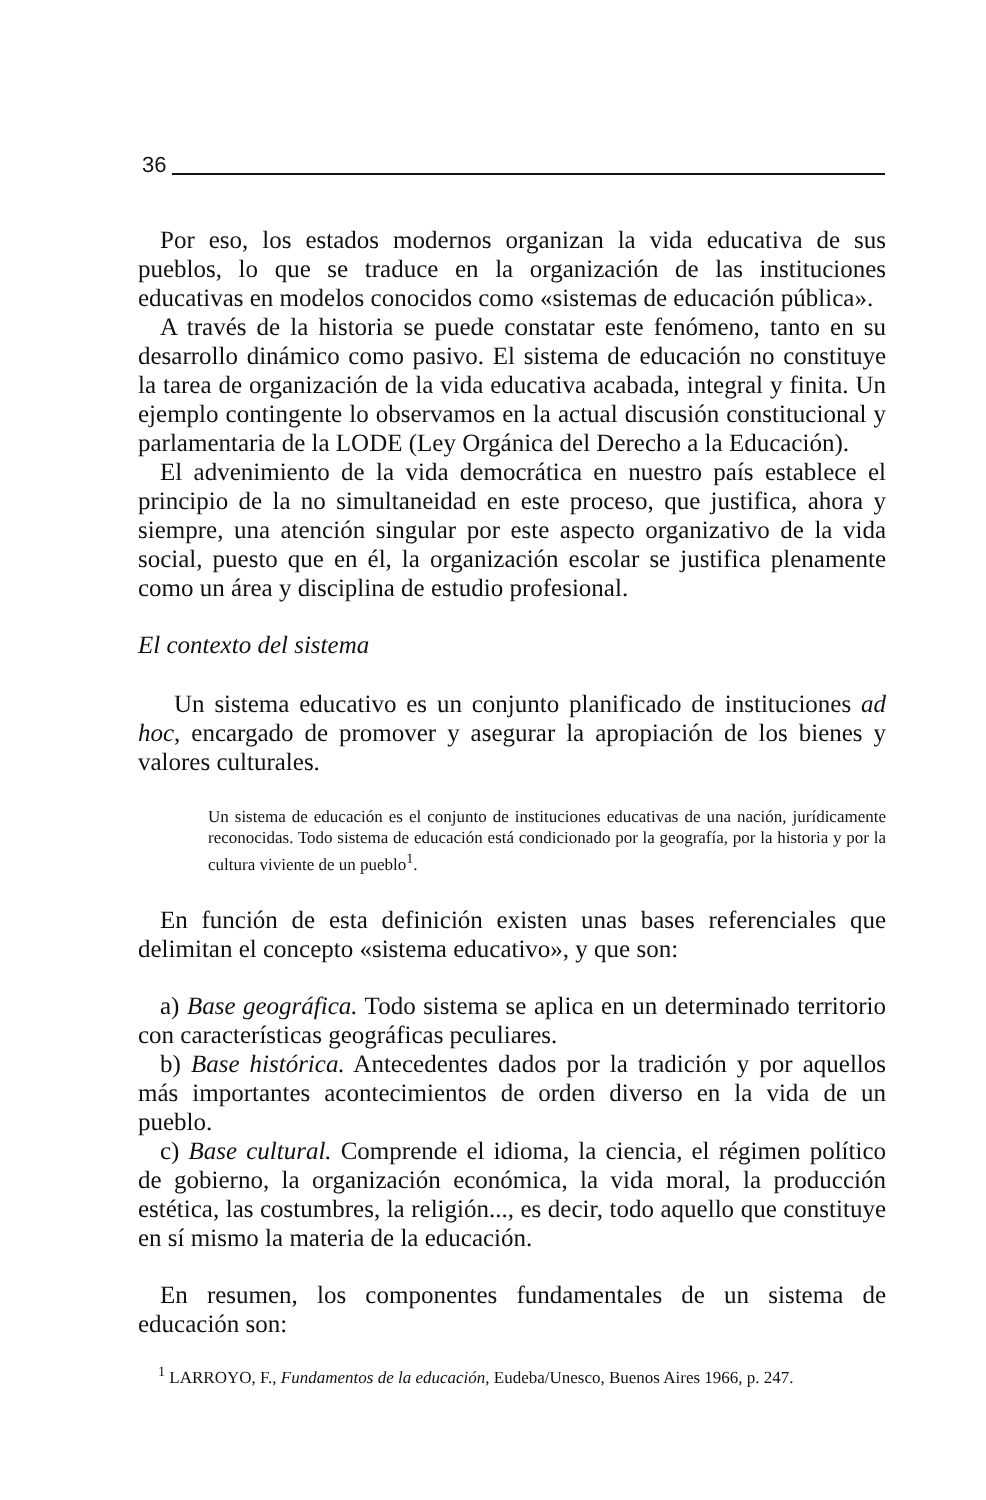36
Por eso, los estados modernos organizan la vida educativa de sus pueblos, lo que se traduce en la organización de las instituciones educativas en modelos conocidos como «sistemas de educación pública».
A través de la historia se puede constatar este fenómeno, tanto en su desarrollo dinámico como pasivo. El sistema de educación no constituye la tarea de organización de la vida educativa acabada, integral y finita. Un ejemplo contingente lo observamos en la actual discusión constitucional y parlamentaria de la LODE (Ley Orgánica del Derecho a la Educación).
El advenimiento de la vida democrática en nuestro país establece el principio de la no simultaneidad en este proceso, que justifica, ahora y siempre, una atención singular por este aspecto organizativo de la vida social, puesto que en él, la organización escolar se justifica plenamente como un área y disciplina de estudio profesional.
El contexto del sistema
Un sistema educativo es un conjunto planificado de instituciones ad hoc, encargado de promover y asegurar la apropiación de los bienes y valores culturales.
Un sistema de educación es el conjunto de instituciones educativas de una nación, jurídicamente reconocidas. Todo sistema de educación está condicionado por la geografía, por la historia y por la cultura viviente de un pueblo<sup>1</sup>.
En función de esta definición existen unas bases referenciales que delimitan el concepto «sistema educativo», y que son:
a) Base geográfica. Todo sistema se aplica en un determinado territorio con características geográficas peculiares.
b) Base histórica. Antecedentes dados por la tradición y por aquellos más importantes acontecimientos de orden diverso en la vida de un pueblo.
c) Base cultural. Comprende el idioma, la ciencia, el régimen político de gobierno, la organización económica, la vida moral, la producción estética, las costumbres, la religión..., es decir, todo aquello que constituye en sí mismo la materia de la educación.
En resumen, los componentes fundamentales de un sistema de educación son:
<sup>1</sup> LARROYO, F., Fundamentos de la educación, Eudeba/Unesco, Buenos Aires 1966, p. 247.